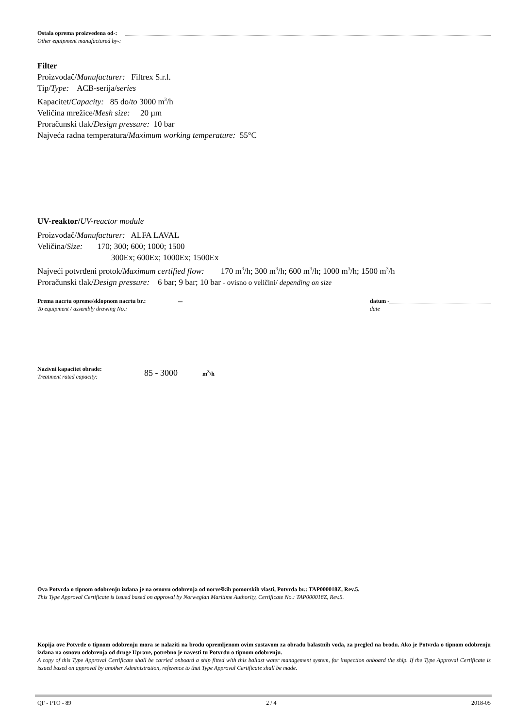Ostala oprema proizvedena od-:
Other equipment manufactured by-:
Filter
Proizvođač/Manufacturer: Filtrex S.r.l.
Tip/Type: ACB-serija/series
Kapacitet/Capacity: 85 do/to 3000 m<sup>3</sup>/h
Veličina mrežice/Mesh size: 20 µm
Proračunski tlak/Design pressure: 10 bar
Najveća radna temperatura/Maximum working temperature: 55°C
UV-reaktor/UV-reactor module
Proizvođač/Manufacturer: ALFA LAVAL
Veličina/Size: 170; 300; 600; 1000; 1500
300Ex; 600Ex; 1000Ex; 1500Ex
Najveći potvrđeni protok/Maximum certified flow: 170 m<sup>3</sup>/h; 300 m<sup>3</sup>/h; 600 m<sup>3</sup>/h; 1000 m<sup>3</sup>/h; 1500 m<sup>3</sup>/h
Proračunski tlak/Design pressure: 6 bar; 9 bar; 10 bar - ovisno o veličini/ depending on size
Prema nacrtu opreme/sklopnom nacrtu br.:
To equipment / assembly drawing No.:
–
datum -
date
Nazivni kapacitet obrade:
Treatment rated capacity:
85 - 3000
m<sup>3</sup>/h
Ova Potvrda o tipnom odobrenju izdana je na osnovu odobrenja od norveških pomorskih vlasti, Potvrda br.: TAP000018Z, Rev.5.
This Type Approval Certificate is issued based on approval by Norwegian Maritime Authority, Certificate No.: TAP000018Z, Rev.5.
Kopija ove Potvrde o tipnom odobrenju mora se nalaziti na brodu opremljenom ovim sustavom za obradu balastnih voda, za pregled na brodu. Ako je Potvrda o tipnom odobrenju izdana na osnovu odobrenja od druge Uprave, potrebno je navesti tu Potvrdu o tipnom odobrenju.
A copy of this Type Approval Certificate shall be carried onboard a ship fitted with this ballast water management system, for inspection onboard the ship. If the Type Approval Certificate is issued based on approval by another Administration, reference to that Type Approval Certificate shall be made.
QF - PTO - 89 2 / 4 2018-05